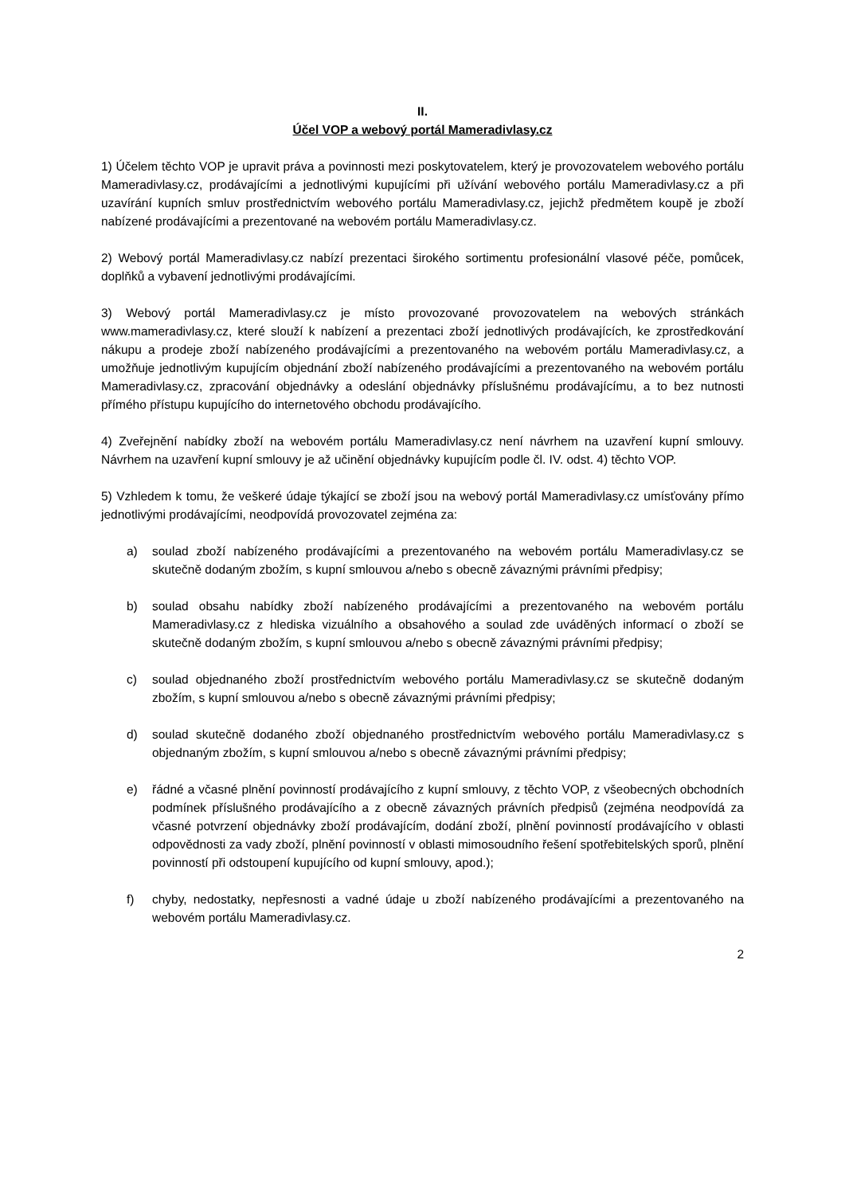II.
Účel VOP a webový portál Mameradivlasy.cz
1) Účelem těchto VOP je upravit práva a povinnosti mezi poskytovatelem, který je provozovatelem webového portálu Mameradivlasy.cz, prodávajícími a jednotlivými kupujícími při užívání webového portálu Mameradivlasy.cz a při uzavírání kupních smluv prostřednictvím webového portálu Mameradivlasy.cz, jejichž předmětem koupě je zboží nabízené prodávajícími a prezentované na webovém portálu Mameradivlasy.cz.
2) Webový portál Mameradivlasy.cz nabízí prezentaci širokého sortimentu profesionální vlasové péče, pomůcek, doplňků a vybavení jednotlivými prodávajícími.
3) Webový portál Mameradivlasy.cz je místo provozované provozovatelem na webových stránkách www.mameradivlasy.cz, které slouží k nabízení a prezentaci zboží jednotlivých prodávajících, ke zprostředkování nákupu a prodeje zboží nabízeného prodávajícími a prezentovaného na webovém portálu Mameradivlasy.cz, a umožňuje jednotlivým kupujícím objednání zboží nabízeného prodávajícími a prezentovaného na webovém portálu Mameradivlasy.cz, zpracování objednávky a odeslání objednávky příslušnému prodávajícímu, a to bez nutnosti přímého přístupu kupujícího do internetového obchodu prodávajícího.
4) Zveřejnění nabídky zboží na webovém portálu Mameradivlasy.cz není návrhem na uzavření kupní smlouvy. Návrhem na uzavření kupní smlouvy je až učinění objednávky kupujícím podle čl. IV. odst. 4) těchto VOP.
5) Vzhledem k tomu, že veškeré údaje týkající se zboží jsou na webový portál Mameradivlasy.cz umísťovány přímo jednotlivými prodávajícími, neodpovídá provozovatel zejména za:
a) soulad zboží nabízeného prodávajícími a prezentovaného na webovém portálu Mameradivlasy.cz se skutečně dodaným zbožím, s kupní smlouvou a/nebo s obecně závaznými právními předpisy;
b) soulad obsahu nabídky zboží nabízeného prodávajícími a prezentovaného na webovém portálu Mameradivlasy.cz z hlediska vizuálního a obsahového a soulad zde uváděných informací o zboží se skutečně dodaným zbožím, s kupní smlouvou a/nebo s obecně závaznými právními předpisy;
c) soulad objednaného zboží prostřednictvím webového portálu Mameradivlasy.cz se skutečně dodaným zbožím, s kupní smlouvou a/nebo s obecně závaznými právními předpisy;
d) soulad skutečně dodaného zboží objednaného prostřednictvím webového portálu Mameradivlasy.cz s objednaným zbožím, s kupní smlouvou a/nebo s obecně závaznými právními předpisy;
e) řádné a včasné plnění povinností prodávajícího z kupní smlouvy, z těchto VOP, z všeobecných obchodních podmínek příslušného prodávajícího a z obecně závazných právních předpisů (zejména neodpovídá za včasné potvrzení objednávky zboží prodávajícím, dodání zboží, plnění povinností prodávajícího v oblasti odpovědnosti za vady zboží, plnění povinností v oblasti mimosoudního řešení spotřebitelských sporů, plnění povinností při odstoupení kupujícího od kupní smlouvy, apod.);
f) chyby, nedostatky, nepřesnosti a vadné údaje u zboží nabízeného prodávajícími a prezentovaného na webovém portálu Mameradivlasy.cz.
2